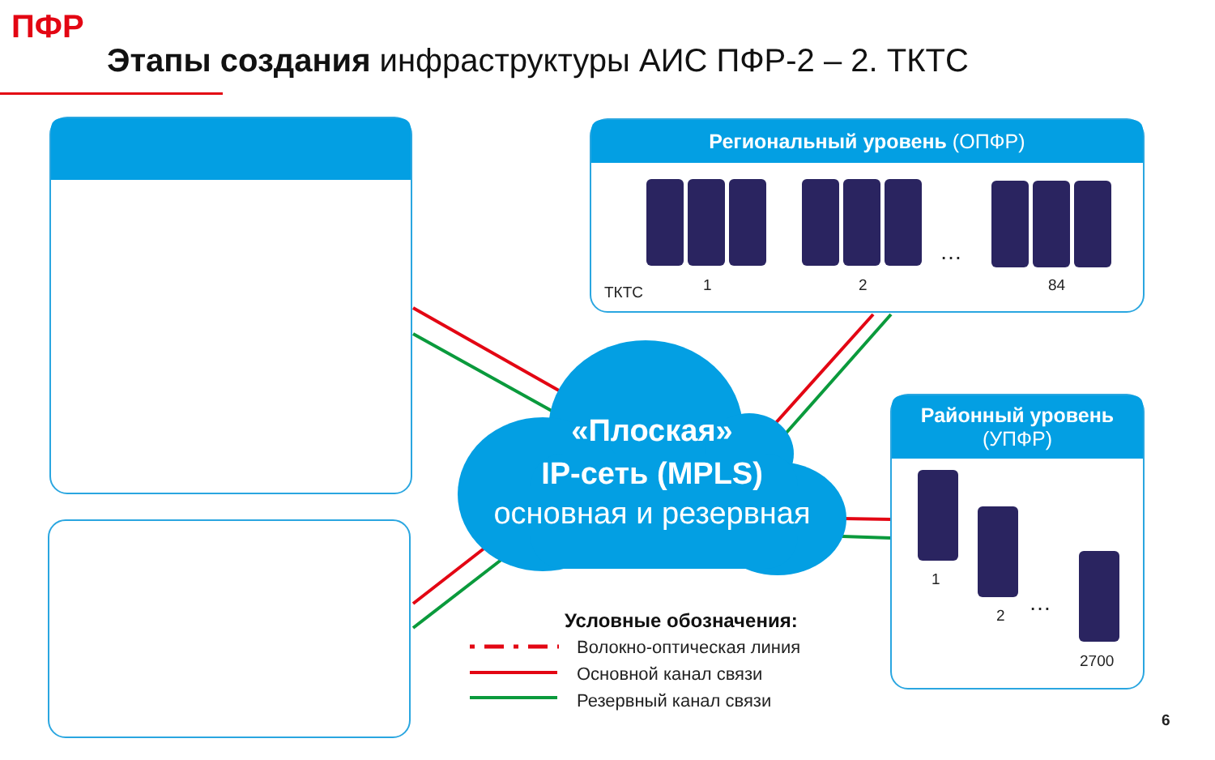ПФР
Этапы создания инфраструктуры АИС ПФР-2 – 2. ТКТС
Региональный уровень (ОПФР)
ТКТС 1 2
…
84
Районный уровень
(УПФР)
1
2 …
2700
«Плоская»
IP-сеть (MPLS)
основная и резервная
Условные обозначения:
Волокно-оптическая линия
Основной канал связи
Резервный канал связи
6